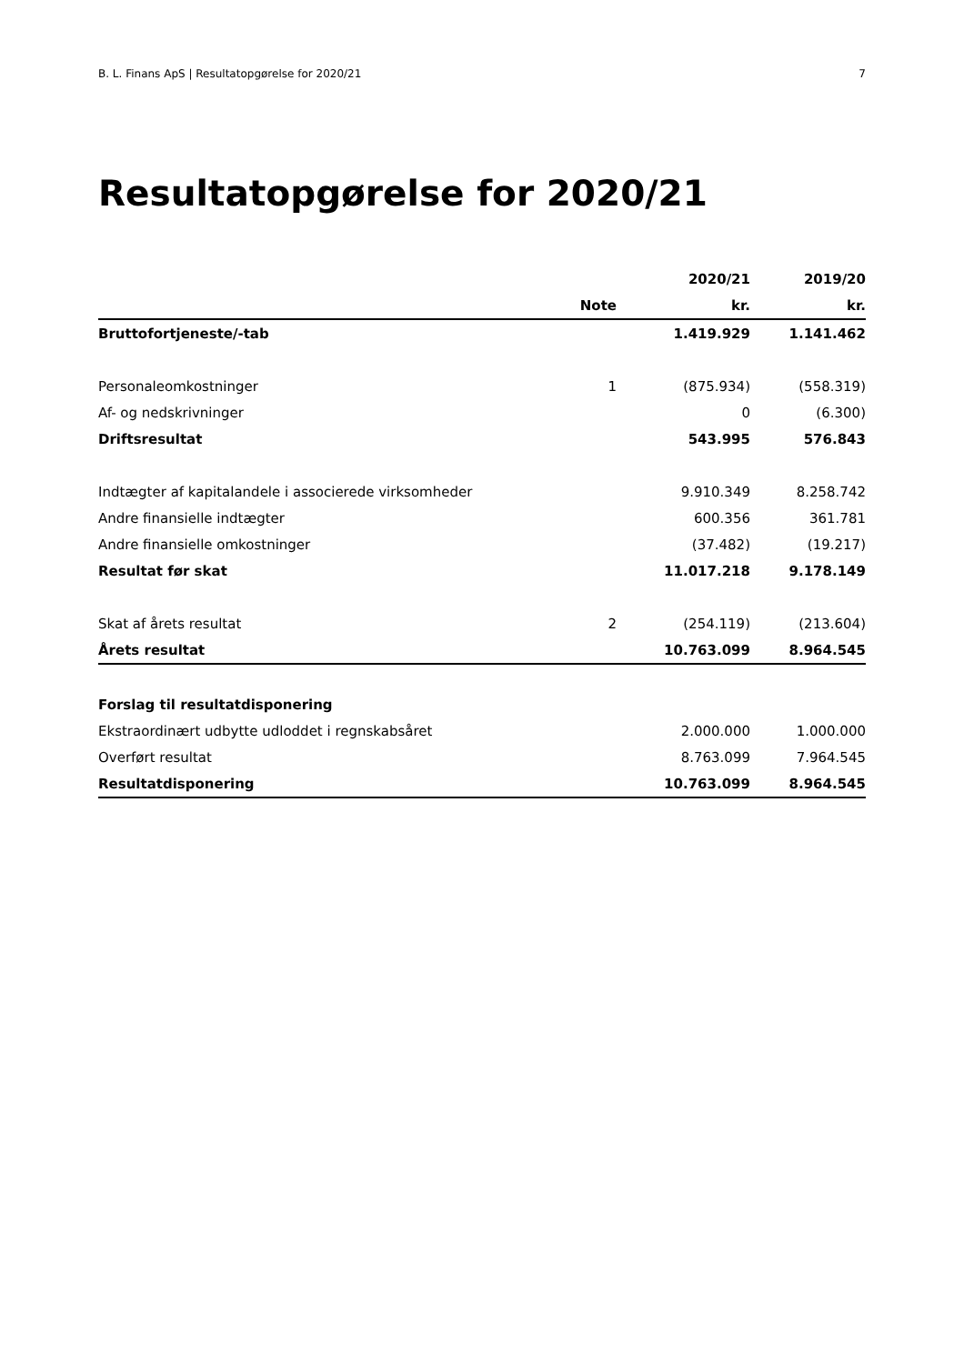B. L. Finans ApS | Resultatopgørelse for 2020/21 7
Resultatopgørelse for 2020/21
| | | 2020/21 | 2019/20 |
| --- | --- | --- | --- |
| | Note | kr. | kr. |
| Bruttofortjeneste/-tab | | 1.419.929 | 1.141.462 |
| Personaleomkostninger | 1 | (875.934) | (558.319) |
| Af- og nedskrivninger | | 0 | (6.300) |
| Driftsresultat | | 543.995 | 576.843 |
| Indtægter af kapitalandele i associerede virksomheder | | 9.910.349 | 8.258.742 |
| Andre finansielle indtægter | | 600.356 | 361.781 |
| Andre finansielle omkostninger | | (37.482) | (19.217) |
| Resultat før skat | | 11.017.218 | 9.178.149 |
| Skat af årets resultat | 2 | (254.119) | (213.604) |
| Årets resultat | | 10.763.099 | 8.964.545 |
| Forslag til resultatdisponering | | | |
| Ekstraordinært udbytte udloddet i regnskabsåret | | 2.000.000 | 1.000.000 |
| Overført resultat | | 8.763.099 | 7.964.545 |
| Resultatdisponering | | 10.763.099 | 8.964.545 |